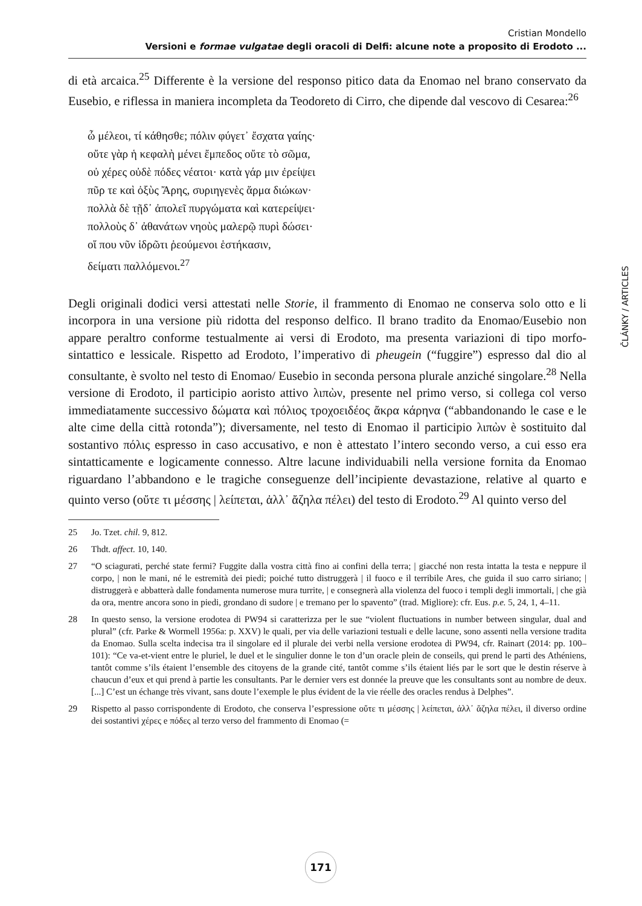Cristian Mondello
Versioni e formae vulgatae degli oracoli di Delfi: alcune note a proposito di Erodoto ...
di età arcaica.<sup>25</sup> Differente è la versione del responso pitico data da Enomao nel brano conservato da Eusebio, e riflessa in maniera incompleta da Teodoreto di Cirro, che dipende dal vescovo di Cesarea:<sup>26</sup>
ὦ μέλεοι, τί κάθησθε; πόλιν φύγετ᾽ ἔσχατα γαίης·
οὔτε γὰρ ἡ κεφαλὴ μένει ἔμπεδος οὔτε τὸ σῶμα,
οὐ χέρες οὐδὲ πόδες νέατοι· κατὰ γάρ μιν ἐρείψει
πῦρ τε καὶ ὀξὺς Ἄρης, συριηγενὲς ἅρμα διώκων·
πολλὰ δὲ τῇδ᾽ ἀπολεῖ πυργώματα καὶ κατερείψει·
πολλοὺς δ᾽ ἀθανάτων νηοὺς μαλερῷ πυρὶ δώσει·
οἵ που νῦν ἱδρῶτι ῥεούμενοι ἑστήκασιν,
δείματι παλλόμενοι.<sup>27</sup>
Degli originali dodici versi attestati nelle Storie, il frammento di Enomao ne conserva solo otto e li incorpora in una versione più ridotta del responso delfico. Il brano tradito da Enomao/Eusebio non appare peraltro conforme testualmente ai versi di Erodoto, ma presenta variazioni di tipo morfo-sintattico e lessicale. Rispetto ad Erodoto, l’imperativo di pheugein (“fuggire”) espresso dal dio al consultante, è svolto nel testo di Enomao/ Eusebio in seconda persona plurale anziché singolare.<sup>28</sup> Nella versione di Erodoto, il participio aoristo attivo λιπὼν, presente nel primo verso, si collega col verso immediatamente successivo δώματα καὶ πόλιος τροχοειδέος ἄκρα κάρηνα (“abbandonando le case e le alte cime della città rotonda”); diversamente, nel testo di Enomao il participio λιπὼν è sostituito dal sostantivo πόλις espresso in caso accusativo, e non è attestato l’intero secondo verso, a cui esso era sintatticamente e logicamente connesso. Altre lacune individuabili nella versione fornita da Enomao riguardano l’abbandono e le tragiche conseguenze dell’incipiente devastazione, relative al quarto e quinto verso (οὔτε τι μέσσης | λείπεται, ἀλλ᾽ ἄζηλα πέλει) del testo di Erodoto.<sup>29</sup> Al quinto verso del
25 Jo. Tzet. chil. 9, 812.
26 Thdt. affect. 10, 140.
27 “O sciagurati, perché state fermi? Fuggite dalla vostra città fino ai confini della terra; | giacché non resta intatta la testa e neppure il corpo, | non le mani, né le estremità dei piedi; poiché tutto distruggerà | il fuoco e il terribile Ares, che guida il suo carro siriano; | distruggerà e abbatterà dalle fondamenta numerose mura turrite, | e consegnerà alla violenza del fuoco i templi degli immortali, | che già da ora, mentre ancora sono in piedi, grondano di sudore | e tremano per lo spavento” (trad. Migliore): cfr. Eus. p.e. 5, 24, 1, 4–11.
28 In questo senso, la versione erodotea di PW94 si caratterizza per le sue “violent fluctuations in number between singular, dual and plural” (cfr. Parke & Wormell 1956a: p. XXV) le quali, per via delle variazioni testuali e delle lacune, sono assenti nella versione tradita da Enomao. Sulla scelta indecisa tra il singolare ed il plurale dei verbi nella versione erodotea di PW94, cfr. Rainart (2014: pp. 100–101): “Ce va-et-vient entre le pluriel, le duel et le singulier donne le ton d’un oracle plein de conseils, qui prend le parti des Athéniens, tantôt comme s’ils étaient l’ensemble des citoyens de la grande cité, tantôt comme s’ils étaient liés par le sort que le destin réserve à chaucun d’eux et qui prend à partie les consultants. Par le dernier vers est donnée la preuve que les consultants sont au nombre de deux. [...] C’est un échange très vivant, sans doute l’exemple le plus évident de la vie réelle des oracles rendus à Delphes”.
29 Rispetto al passo corrispondente di Erodoto, che conserva l’espressione οὔτε τι μέσσης | λείπεται, ἀλλ᾽ ἄζηλα πέλει, il diverso ordine dei sostantivi χέρες e πόδες al terzo verso del frammento di Enomao (=
ČLÁNKY / ARTICLES
171